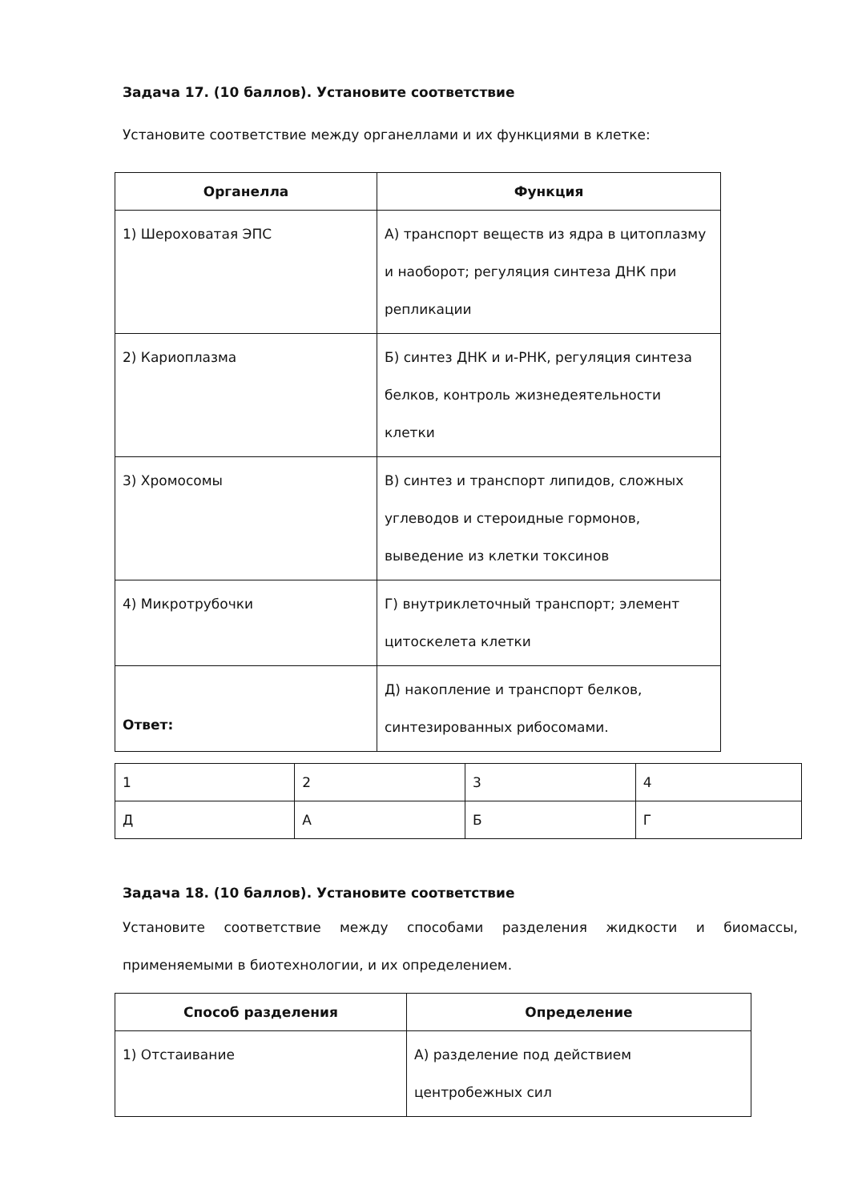Задача 17. (10 баллов). Установите соответствие
Установите соответствие между органеллами и их функциями в клетке:
| Органелла | Функция |
| --- | --- |
| 1) Шероховатая ЭПС | А) транспорт веществ из ядра в цитоплазму и наоборот; регуляция синтеза ДНК при репликации |
| 2) Кариоплазма | Б) синтез ДНК и и-РНК, регуляция синтеза белков, контроль жизнедеятельности клетки |
| 3) Хромосомы | В) синтез и транспорт липидов, сложных углеводов и стероидные гормонов, выведение из клетки токсинов |
| 4) Микротрубочки | Г) внутриклеточный транспорт; элемент цитоскелета клетки |
| | Д) накопление и транспорт белков, синтезированных рибосомами. |
Ответ:
| 1 | 2 | 3 | 4 |
| Д | А | Б | Г |
Задача 18. (10 баллов). Установите соответствие
Установите соответствие между способами разделения жидкости и биомассы, применяемыми в биотехнологии, и их определением.
| Способ разделения | Определение |
| --- | --- |
| 1) Отстаивание | А) разделение под действием центробежных сил |